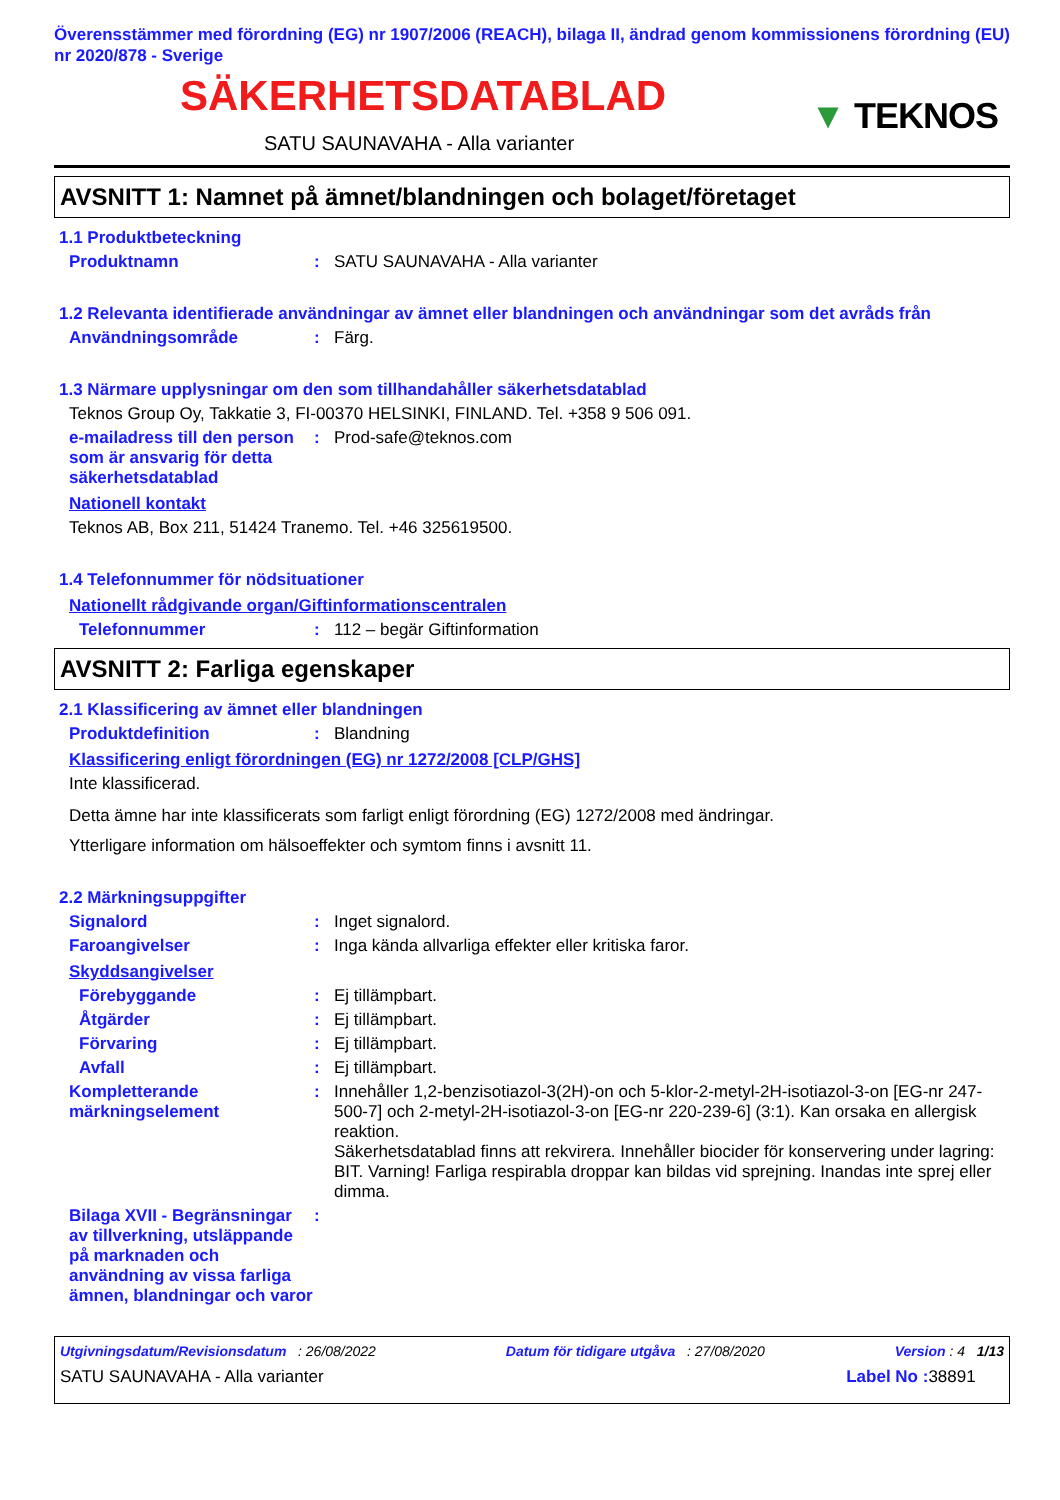Överensstämmer med förordning (EG) nr 1907/2006 (REACH), bilaga II, ändrad genom kommissionens förordning (EU) nr 2020/878 - Sverige
SÄKERHETSDATABLAD
SATU SAUNAVAHA - Alla varianter
▼ TEKNOS
AVSNITT 1: Namnet på ämnet/blandningen och bolaget/företaget
1.1 Produktbeteckning
Produktnamn : SATU SAUNAVAHA - Alla varianter
1.2 Relevanta identifierade användningar av ämnet eller blandningen och användningar som det avråds från
Användningsområde : Färg.
1.3 Närmare upplysningar om den som tillhandahåller säkerhetsdatablad
Teknos Group Oy, Takkatie 3, FI-00370 HELSINKI, FINLAND. Tel. +358 9 506 091.
e-mailadress till den person som är ansvarig för detta säkerhetsdatablad
: Prod-safe@teknos.com
Nationell kontakt
Teknos AB, Box 211, 51424 Tranemo. Tel. +46 325619500.
1.4 Telefonnummer för nödsituationer
Nationellt rådgivande organ/Giftinformationscentralen
Telefonnummer : 112 – begär Giftinformation
AVSNITT 2: Farliga egenskaper
2.1 Klassificering av ämnet eller blandningen
Produktdefinition : Blandning
Klassificering enligt förordningen (EG) nr 1272/2008 [CLP/GHS]
Inte klassificerad.
Detta ämne har inte klassificerats som farligt enligt förordning (EG) 1272/2008 med ändringar.
Ytterligare information om hälsoeffekter och symtom finns i avsnitt 11.
2.2 Märkningsuppgifter
Signalord : Inget signalord.
Faroangivelser : Inga kända allvarliga effekter eller kritiska faror.
Skyddsangivelser
Förebyggande : Ej tillämpbart.
Åtgärder : Ej tillämpbart.
Förvaring : Ej tillämpbart.
Avfall : Ej tillämpbart.
Kompletterande märkningselement
: Innehåller 1,2-benzisotiazol-3(2H)-on och 5-klor-2-metyl-2H-isotiazol-3-on [EG-nr 247-500-7] och 2-metyl-2H-isotiazol-3-on [EG-nr 220-239-6] (3:1). Kan orsaka en allergisk reaktion.
Säkerhetsdatablad finns att rekvirera. Innehåller biocider för konservering under lagring: BIT. Varning! Farliga respirabla droppar kan bildas vid sprejning. Inandas inte sprej eller dimma.
Bilaga XVII - Begränsningar av tillverkning, utsläppande på marknaden och användning av vissa farliga ämnen, blandningar och varor
:
Utgivningsdatum/Revisionsdatum : 26/08/2022 Datum för tidigare utgåva : 27/08/2020 Version : 4 1/13
SATU SAUNAVAHA - Alla varianter Label No : 38891